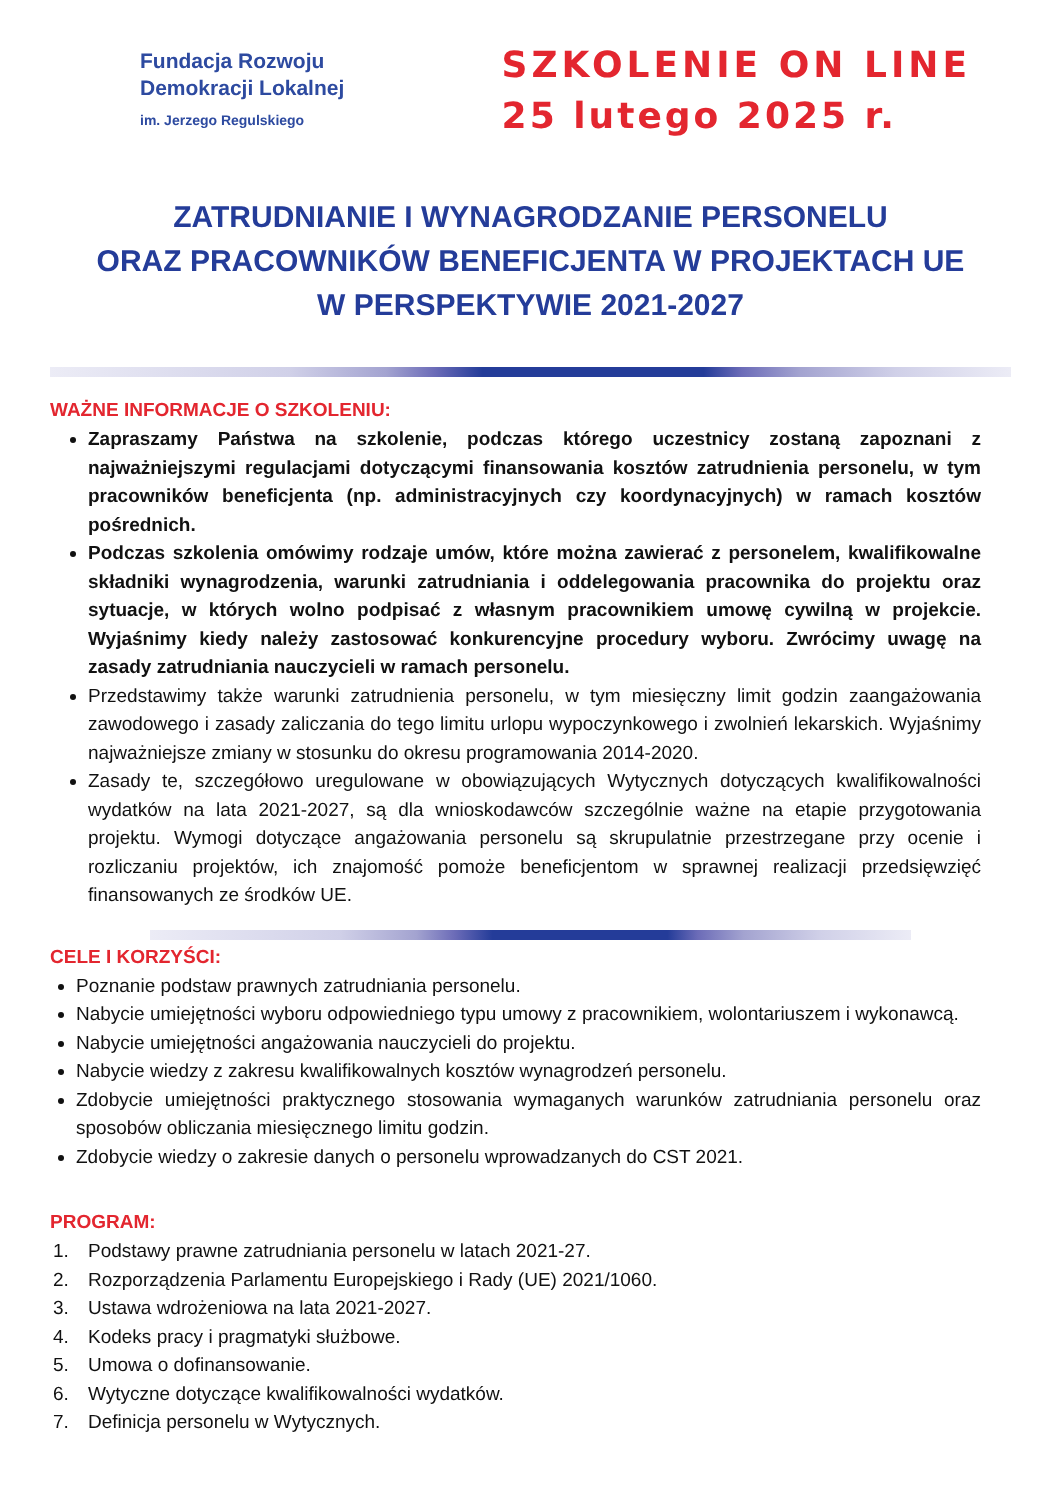Fundacja Rozwoju
Demokracji Lokalnej
im. Jerzego Regulskiego
SZKOLENIE ON LINE
25 lutego 2025 r.
ZATRUDNIANIE I WYNAGRODZANIE PERSONELU
ORAZ PRACOWNIKÓW BENEFICJENTA W PROJEKTACH UE
W PERSPEKTYWIE 2021-2027
WAŻNE INFORMACJE O SZKOLENIU:
Zapraszamy Państwa na szkolenie, podczas którego uczestnicy zostaną zapoznani z najważniejszymi regulacjami dotyczącymi finansowania kosztów zatrudnienia personelu, w tym pracowników beneficjenta (np. administracyjnych czy koordynacyjnych) w ramach kosztów pośrednich.
Podczas szkolenia omówimy rodzaje umów, które można zawierać z personelem, kwalifikowalne składniki wynagrodzenia, warunki zatrudniania i oddelegowania pracownika do projektu oraz sytuacje, w których wolno podpisać z własnym pracownikiem umowę cywilną w projekcie. Wyjaśnimy kiedy należy zastosować konkurencyjne procedury wyboru. Zwrócimy uwagę na zasady zatrudniania nauczycieli w ramach personelu.
Przedstawimy także warunki zatrudnienia personelu, w tym miesięczny limit godzin zaangażowania zawodowego i zasady zaliczania do tego limitu urlopu wypoczynkowego i zwolnień lekarskich. Wyjaśnimy najważniejsze zmiany w stosunku do okresu programowania 2014-2020.
Zasady te, szczegółowo uregulowane w obowiązujących Wytycznych dotyczących kwalifikowalności wydatków na lata 2021-2027, są dla wnioskodawców szczególnie ważne na etapie przygotowania projektu. Wymogi dotyczące angażowania personelu są skrupulatnie przestrzegane przy ocenie i rozliczaniu projektów, ich znajomość pomoże beneficjentom w sprawnej realizacji przedsięwzięć finansowanych ze środków UE.
CELE I KORZYŚCI:
Poznanie podstaw prawnych zatrudniania personelu.
Nabycie umiejętności wyboru odpowiedniego typu umowy z pracownikiem, wolontariuszem i wykonawcą.
Nabycie umiejętności angażowania nauczycieli do projektu.
Nabycie wiedzy z zakresu kwalifikowalnych kosztów wynagrodzeń personelu.
Zdobycie umiejętności praktycznego stosowania wymaganych warunków zatrudniania personelu oraz sposobów obliczania miesięcznego limitu godzin.
Zdobycie wiedzy o zakresie danych o personelu wprowadzanych do CST 2021.
PROGRAM:
1. Podstawy prawne zatrudniania personelu w latach 2021-27.
2. Rozporządzenia Parlamentu Europejskiego i Rady (UE) 2021/1060.
3. Ustawa wdrożeniowa na lata 2021-2027.
4. Kodeks pracy i pragmatyki służbowe.
5. Umowa o dofinansowanie.
6. Wytyczne dotyczące kwalifikowalności wydatków.
7. Definicja personelu w Wytycznych.